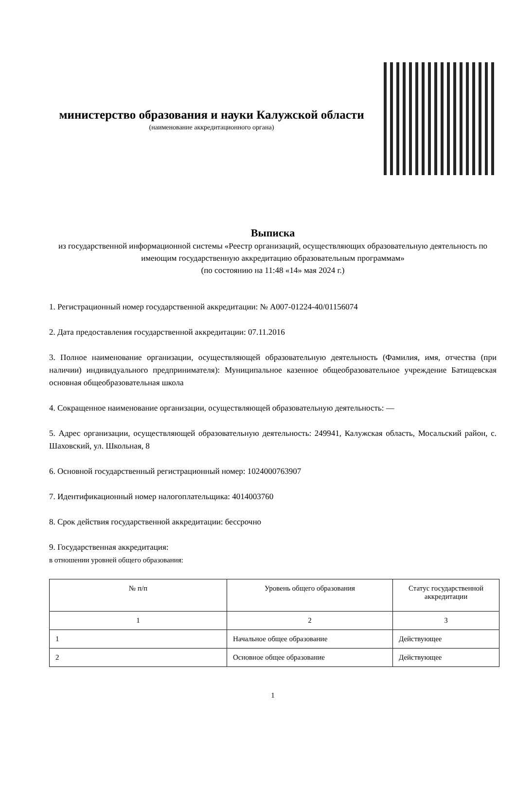министерство образования и науки Калужской области
(наименование аккредитационного органа)
Выписка
из государственной информационной системы «Реестр организаций, осуществляющих образовательную деятельность по имеющим государственную аккредитацию образовательным программам»
(по состоянию на 11:48 «14» мая 2024 г.)
1. Регистрационный номер государственной аккредитации: № А007-01224-40/01156074
2. Дата предоставления государственной аккредитации: 07.11.2016
3. Полное наименование организации, осуществляющей образовательную деятельность (Фамилия, имя, отчества (при наличии) индивидуального предпринимателя): Муниципальное казенное общеобразовательное учреждение Батищевская основная общеобразовательная школа
4. Сокращенное наименование организации, осуществляющей образовательную деятельность: —
5. Адрес организации, осуществляющей образовательную деятельность: 249941, Калужская область, Мосальский район, с. Шаховский, ул. Школьная, 8
6. Основной государственный регистрационный номер: 1024000763907
7. Идентификационный номер налогоплательщика: 4014003760
8. Срок действия государственной аккредитации: бессрочно
9. Государственная аккредитация:
в отношении уровней общего образования:
| № п/п | Уровень общего образования | Статус государственной аккредитации |
| --- | --- | --- |
| 1 | 2 | 3 |
| 1 | Начальное общее образование | Действующее |
| 2 | Основное общее образование | Действующее |
1